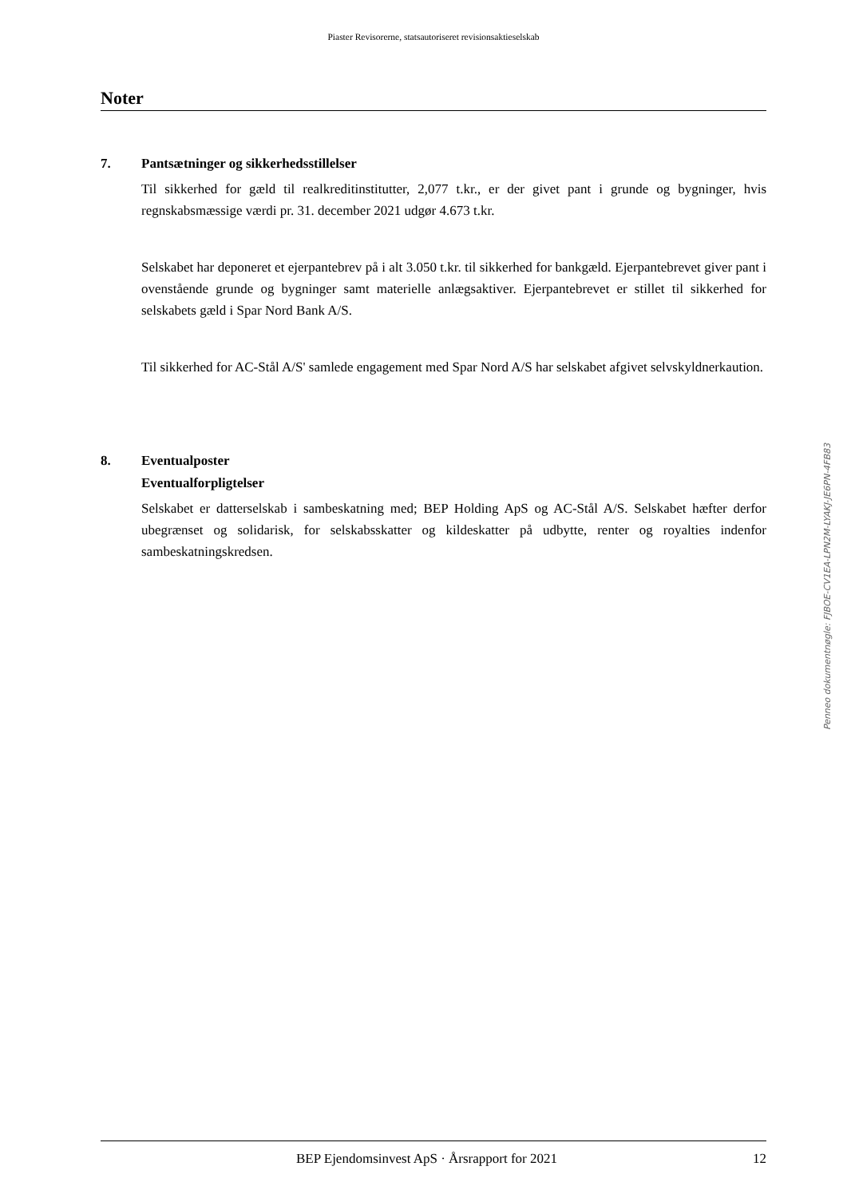Piaster Revisorerne, statsautoriseret revisionsaktieselskab
Noter
7. Pantsætninger og sikkerhedsstillelser
Til sikkerhed for gæld til realkreditinstitutter, 2,077 t.kr., er der givet pant i grunde og bygninger, hvis regnskabsmæssige værdi pr. 31. december 2021 udgør 4.673 t.kr.
Selskabet har deponeret et ejerpantebrev på i alt 3.050 t.kr. til sikkerhed for bankgæld. Ejerpante­brevet giver pant i ovenstående grunde og bygninger samt materielle anlægsaktiver. Ejerpantebrevet er stillet til sikkerhed for selskabets gæld i Spar Nord Bank A/S.
Til sikkerhed for AC-Stål A/S' samlede engagement med Spar Nord A/S har selskabet afgivet selvskyldnerkaution.
8. Eventualposter
Eventualforpligtelser
Selskabet er datterselskab i sambeskatning med; BEP Holding ApS og AC-Stål A/S. Selskabet hæfter derfor ubegrænset og solidarisk, for selskabsskatter og kildeskatter på udbytte, renter og royalties indenfor sambeskatningskredsen.
BEP Ejendomsinvest ApS · Årsrapport for 2021 12
Penneo dokumentnøgle: FJBOE-CV1EA-LPN2M-LYAKJ-JE6PN-4FB83